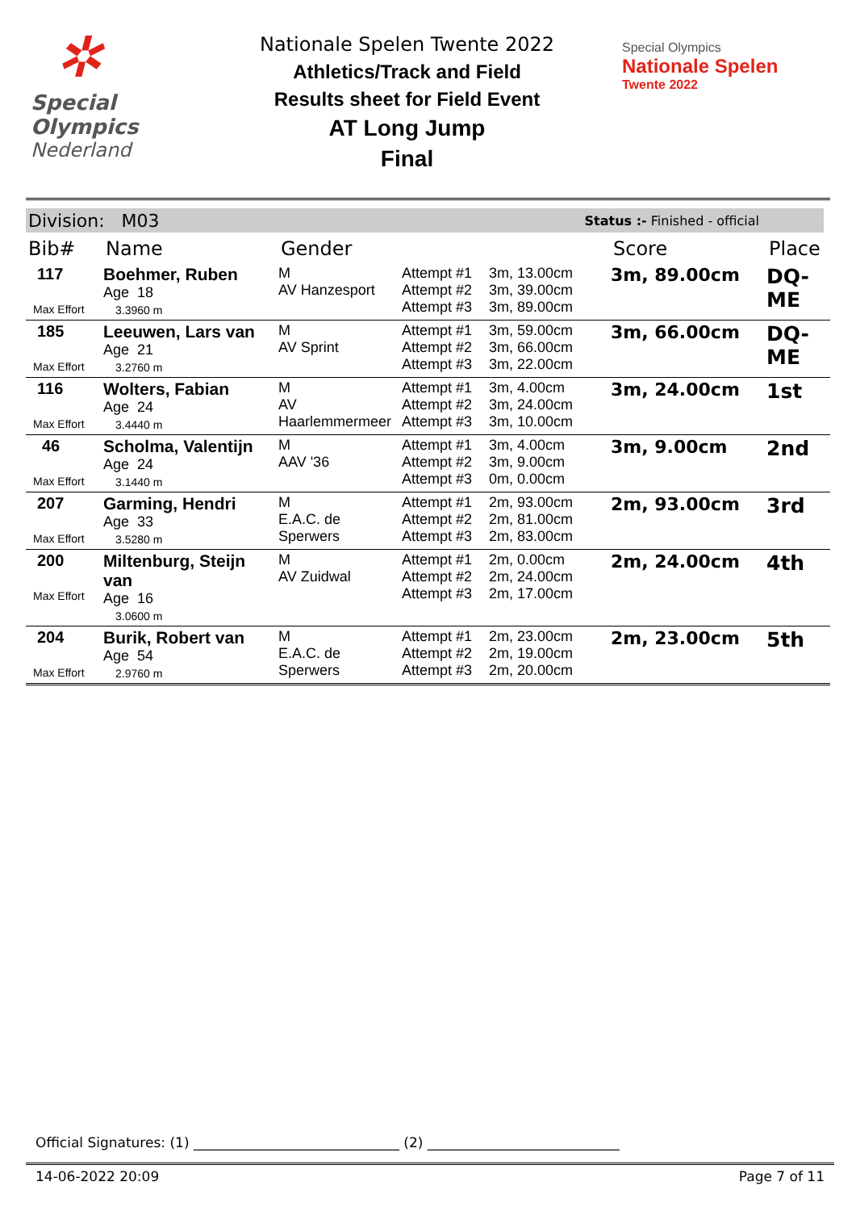✲
Special
Olympics
Nederland
Nationale Spelen Twente 2022
Athletics/Track and Field
Results sheet for Field Event
AT Long Jump
Final
Special Olympics
Nationale Spelen
Twente 2022
Division: M03 Status :- Finished - official
| Bib# | Name | Gender | | | Score | Place |
| --- | --- | --- | --- | --- | --- | --- |
| 117 Max Effort | Boehmer, Ruben Age 18 3.3960 m | M AV Hanzesport | Attempt #1 Attempt #2 Attempt #3 | 3m, 13.00cm 3m, 39.00cm 3m, 89.00cm | 3m, 89.00cm | DQ-ME |
| 185 Max Effort | Leeuwen, Lars van Age 21 3.2760 m | M AV Sprint | Attempt #1 Attempt #2 Attempt #3 | 3m, 59.00cm 3m, 66.00cm 3m, 22.00cm | 3m, 66.00cm | DQ-ME |
| 116 Max Effort | Wolters, Fabian Age 24 3.4440 m | M AV Haarlemmermeer | Attempt #1 Attempt #2 Attempt #3 | 3m, 4.00cm 3m, 24.00cm 3m, 10.00cm | 3m, 24.00cm | 1st |
| 46 Max Effort | Scholma, Valentijn Age 24 3.1440 m | M AAV '36 | Attempt #1 Attempt #2 Attempt #3 | 3m, 4.00cm 3m, 9.00cm 0m, 0.00cm | 3m, 9.00cm | 2nd |
| 207 Max Effort | Garming, Hendri Age 33 3.5280 m | M E.A.C. de Sperwers | Attempt #1 Attempt #2 Attempt #3 | 2m, 93.00cm 2m, 81.00cm 2m, 83.00cm | 2m, 93.00cm | 3rd |
| 200 Max Effort | Miltenburg, Steijn van Age 16 3.0600 m | M AV Zuidwal | Attempt #1 Attempt #2 Attempt #3 | 2m, 0.00cm 2m, 24.00cm 2m, 17.00cm | 2m, 24.00cm | 4th |
| 204 Max Effort | Burik, Robert van Age 54 2.9760 m | M E.A.C. de Sperwers | Attempt #1 Attempt #2 Attempt #3 | 2m, 23.00cm 2m, 19.00cm 2m, 20.00cm | 2m, 23.00cm | 5th |
Official Signatures: (1) ______________________________ (2) ____________________________
14-06-2022 20:09 Page 7 of 11